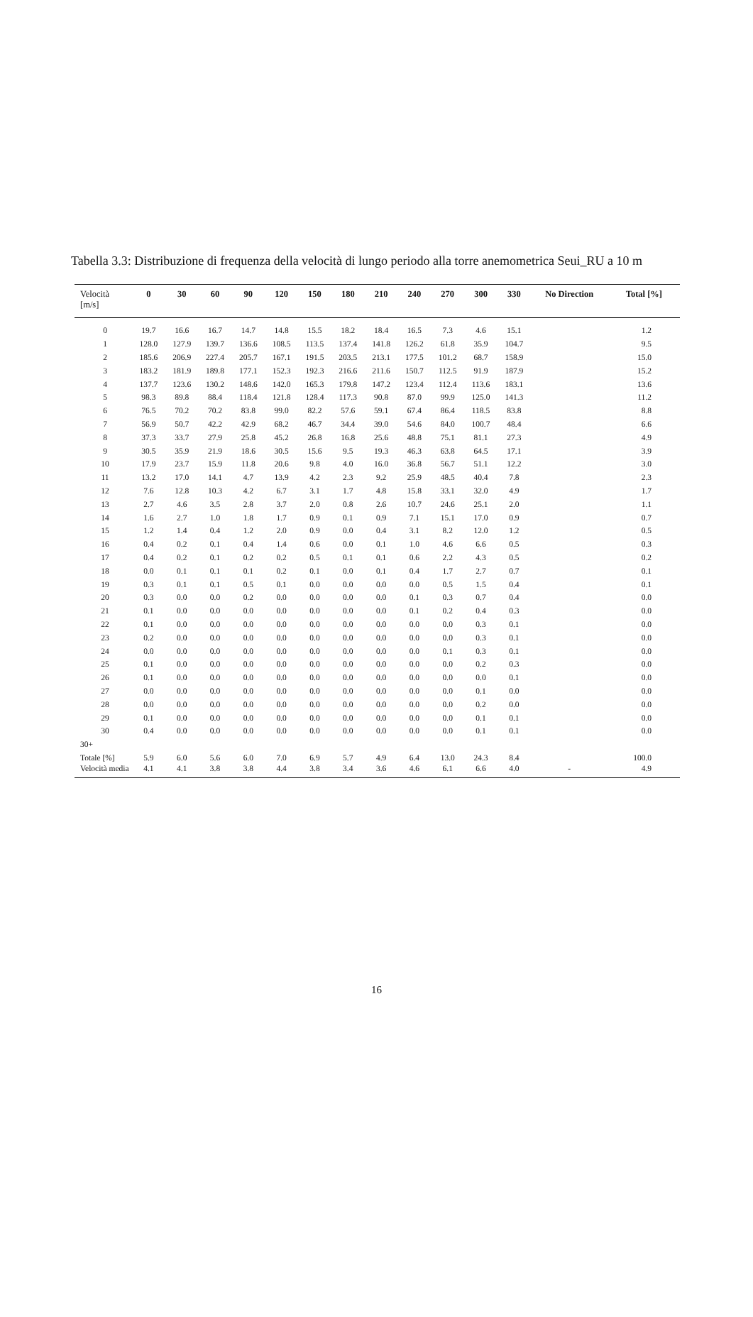Tabella 3.3: Distribuzione di frequenza della velocità di lungo periodo alla torre anemometrica Seui_RU a 10 m
| Velocità [m/s] | 0 | 30 | 60 | 90 | 120 | 150 | 180 | 210 | 240 | 270 | 300 | 330 | No Direction | Total [%] |
| --- | --- | --- | --- | --- | --- | --- | --- | --- | --- | --- | --- | --- | --- | --- |
| 0 | 19.7 | 16.6 | 16.7 | 14.7 | 14.8 | 15.5 | 18.2 | 18.4 | 16.5 | 7.3 | 4.6 | 15.1 | | 1.2 |
| 1 | 128.0 | 127.9 | 139.7 | 136.6 | 108.5 | 113.5 | 137.4 | 141.8 | 126.2 | 61.8 | 35.9 | 104.7 | | 9.5 |
| 2 | 185.6 | 206.9 | 227.4 | 205.7 | 167.1 | 191.5 | 203.5 | 213.1 | 177.5 | 101.2 | 68.7 | 158.9 | | 15.0 |
| 3 | 183.2 | 181.9 | 189.8 | 177.1 | 152.3 | 192.3 | 216.6 | 211.6 | 150.7 | 112.5 | 91.9 | 187.9 | | 15.2 |
| 4 | 137.7 | 123.6 | 130.2 | 148.6 | 142.0 | 165.3 | 179.8 | 147.2 | 123.4 | 112.4 | 113.6 | 183.1 | | 13.6 |
| 5 | 98.3 | 89.8 | 88.4 | 118.4 | 121.8 | 128.4 | 117.3 | 90.8 | 87.0 | 99.9 | 125.0 | 141.3 | | 11.2 |
| 6 | 76.5 | 70.2 | 70.2 | 83.8 | 99.0 | 82.2 | 57.6 | 59.1 | 67.4 | 86.4 | 118.5 | 83.8 | | 8.8 |
| 7 | 56.9 | 50.7 | 42.2 | 42.9 | 68.2 | 46.7 | 34.4 | 39.0 | 54.6 | 84.0 | 100.7 | 48.4 | | 6.6 |
| 8 | 37.3 | 33.7 | 27.9 | 25.8 | 45.2 | 26.8 | 16.8 | 25.6 | 48.8 | 75.1 | 81.1 | 27.3 | | 4.9 |
| 9 | 30.5 | 35.9 | 21.9 | 18.6 | 30.5 | 15.6 | 9.5 | 19.3 | 46.3 | 63.8 | 64.5 | 17.1 | | 3.9 |
| 10 | 17.9 | 23.7 | 15.9 | 11.8 | 20.6 | 9.8 | 4.0 | 16.0 | 36.8 | 56.7 | 51.1 | 12.2 | | 3.0 |
| 11 | 13.2 | 17.0 | 14.1 | 4.7 | 13.9 | 4.2 | 2.3 | 9.2 | 25.9 | 48.5 | 40.4 | 7.8 | | 2.3 |
| 12 | 7.6 | 12.8 | 10.3 | 4.2 | 6.7 | 3.1 | 1.7 | 4.8 | 15.8 | 33.1 | 32.0 | 4.9 | | 1.7 |
| 13 | 2.7 | 4.6 | 3.5 | 2.8 | 3.7 | 2.0 | 0.8 | 2.6 | 10.7 | 24.6 | 25.1 | 2.0 | | 1.1 |
| 14 | 1.6 | 2.7 | 1.0 | 1.8 | 1.7 | 0.9 | 0.1 | 0.9 | 7.1 | 15.1 | 17.0 | 0.9 | | 0.7 |
| 15 | 1.2 | 1.4 | 0.4 | 1.2 | 2.0 | 0.9 | 0.0 | 0.4 | 3.1 | 8.2 | 12.0 | 1.2 | | 0.5 |
| 16 | 0.4 | 0.2 | 0.1 | 0.4 | 1.4 | 0.6 | 0.0 | 0.1 | 1.0 | 4.6 | 6.6 | 0.5 | | 0.3 |
| 17 | 0.4 | 0.2 | 0.1 | 0.2 | 0.2 | 0.5 | 0.1 | 0.1 | 0.6 | 2.2 | 4.3 | 0.5 | | 0.2 |
| 18 | 0.0 | 0.1 | 0.1 | 0.1 | 0.2 | 0.1 | 0.0 | 0.1 | 0.4 | 1.7 | 2.7 | 0.7 | | 0.1 |
| 19 | 0.3 | 0.1 | 0.1 | 0.5 | 0.1 | 0.0 | 0.0 | 0.0 | 0.0 | 0.5 | 1.5 | 0.4 | | 0.1 |
| 20 | 0.3 | 0.0 | 0.0 | 0.2 | 0.0 | 0.0 | 0.0 | 0.0 | 0.1 | 0.3 | 0.7 | 0.4 | | 0.0 |
| 21 | 0.1 | 0.0 | 0.0 | 0.0 | 0.0 | 0.0 | 0.0 | 0.0 | 0.1 | 0.2 | 0.4 | 0.3 | | 0.0 |
| 22 | 0.1 | 0.0 | 0.0 | 0.0 | 0.0 | 0.0 | 0.0 | 0.0 | 0.0 | 0.0 | 0.3 | 0.1 | | 0.0 |
| 23 | 0.2 | 0.0 | 0.0 | 0.0 | 0.0 | 0.0 | 0.0 | 0.0 | 0.0 | 0.0 | 0.3 | 0.1 | | 0.0 |
| 24 | 0.0 | 0.0 | 0.0 | 0.0 | 0.0 | 0.0 | 0.0 | 0.0 | 0.0 | 0.1 | 0.3 | 0.1 | | 0.0 |
| 25 | 0.1 | 0.0 | 0.0 | 0.0 | 0.0 | 0.0 | 0.0 | 0.0 | 0.0 | 0.0 | 0.2 | 0.3 | | 0.0 |
| 26 | 0.1 | 0.0 | 0.0 | 0.0 | 0.0 | 0.0 | 0.0 | 0.0 | 0.0 | 0.0 | 0.0 | 0.1 | | 0.0 |
| 27 | 0.0 | 0.0 | 0.0 | 0.0 | 0.0 | 0.0 | 0.0 | 0.0 | 0.0 | 0.0 | 0.1 | 0.0 | | 0.0 |
| 28 | 0.0 | 0.0 | 0.0 | 0.0 | 0.0 | 0.0 | 0.0 | 0.0 | 0.0 | 0.0 | 0.2 | 0.0 | | 0.0 |
| 29 | 0.1 | 0.0 | 0.0 | 0.0 | 0.0 | 0.0 | 0.0 | 0.0 | 0.0 | 0.0 | 0.1 | 0.1 | | 0.0 |
| 30 | 0.4 | 0.0 | 0.0 | 0.0 | 0.0 | 0.0 | 0.0 | 0.0 | 0.0 | 0.0 | 0.1 | 0.1 | | 0.0 |
| 30+ | | | | | | | | | | | | | | |
| Totale [%] | 5.9 | 6.0 | 5.6 | 6.0 | 7.0 | 6.9 | 5.7 | 4.9 | 6.4 | 13.0 | 24.3 | 8.4 | | 100.0 |
| Velocità media | 4.1 | 4.1 | 3.8 | 3.8 | 4.4 | 3.8 | 3.4 | 3.6 | 4.6 | 6.1 | 6.6 | 4.0 | - | 4.9 |
16